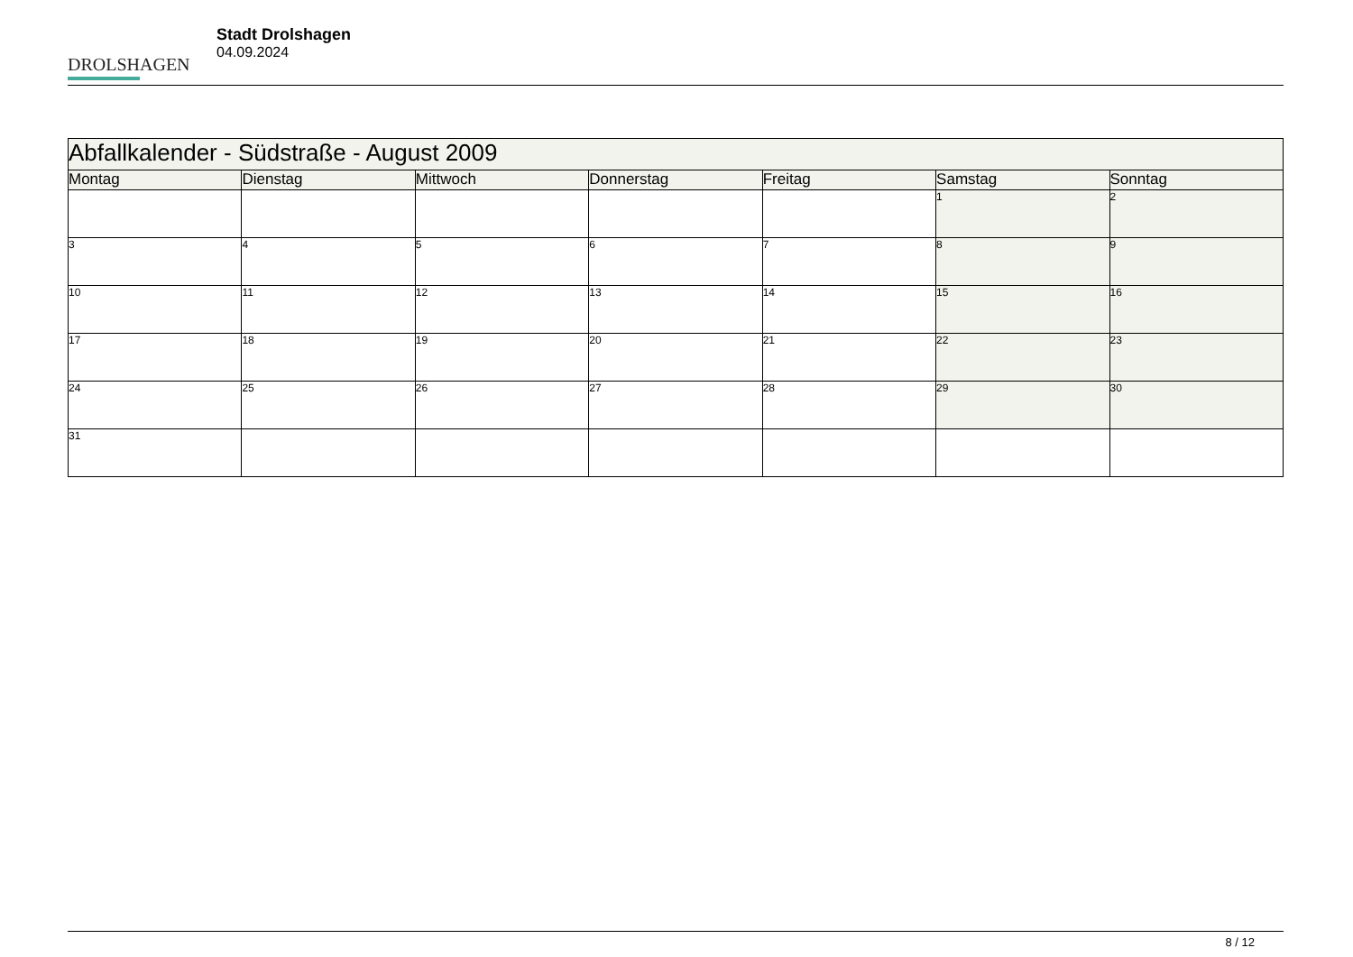DROLSHAGEN
Stadt Drolshagen
04.09.2024
| Abfallkalender - Südstraße - August 2009 | | | | | | |
| --- | --- | --- | --- | --- | --- | --- |
| Montag | Dienstag | Mittwoch | Donnerstag | Freitag | Samstag | Sonntag |
| | | | | | 1 | 2 |
| 3 | 4 | 5 | 6 | 7 | 8 | 9 |
| 10 | 11 | 12 | 13 | 14 | 15 | 16 |
| 17 | 18 | 19 | 20 | 21 | 22 | 23 |
| 24 | 25 | 26 | 27 | 28 | 29 | 30 |
| 31 | | | | | | |
8 / 12